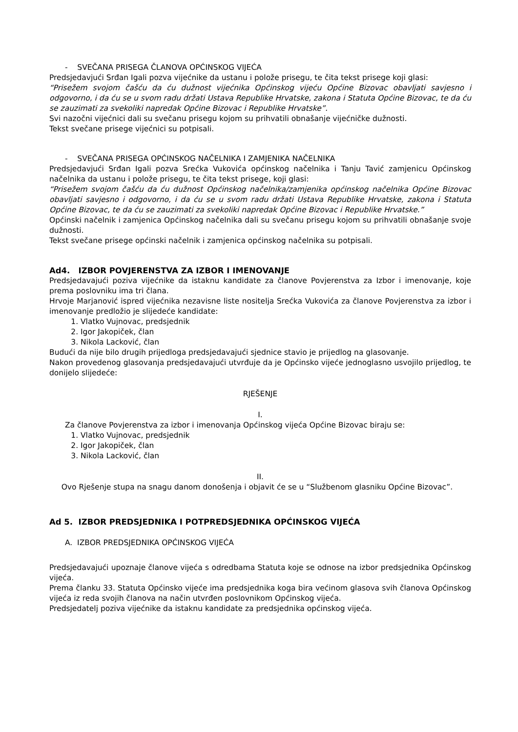- SVEČANA PRISEGA ČLANOVA OPĆINSKOG VIJEĆA
Predsjedavjući Srđan Igali pozva vijećnike da ustanu i polože prisegu, te čita tekst prisege koji glasi:
“Prisežem svojom čašću da ću dužnost vijećnika Općinskog vijeću Općine Bizovac obavljati savjesno i odgovorno, i da ću se u svom radu držati Ustava Republike Hrvatske, zakona i Statuta Općine Bizovac, te da ću se zauzimati za svekoliki napredak Općine Bizovac i Republike Hrvatske”.
Svi nazočni vijećnici dali su svečanu prisegu kojom su prihvatili obnašanje vijećničke dužnosti.
Tekst svečane prisege vijećnici su potpisali.
- SVEČANA PRISEGA OPĆINSKOG NAČELNIKA I ZAMJENIKA NAČELNIKA
Predsjedavjući Srđan Igali pozva Srećka Vukovića općinskog načelnika i Tanju Tavić zamjenicu Općinskog načelnika da ustanu i polože prisegu, te čita tekst prisege, koji glasi:
“Prisežem svojom čašću da ću dužnost Općinskog načelnika/zamjenika općinskog načelnika Općine Bizovac obavljati savjesno i odgovorno, i da ću se u svom radu držati Ustava Republike Hrvatske, zakona i Statuta Općine Bizovac, te da ću se zauzimati za svekoliki napredak Općine Bizovac i Republike Hrvatske.”
Općinski načelnik i zamjenica Općinskog načelnika dali su svečanu prisegu kojom su prihvatili obnašanje svoje dužnosti.
Tekst svečane prisege općinski načelnik i zamjenica općinskog načelnika su potpisali.
Ad4. IZBOR POVJERENSTVA ZA IZBOR I IMENOVANJE
Predsjedavajući poziva vijećnike da istaknu kandidate za članove Povjerenstva za Izbor i imenovanje, koje prema poslovniku ima tri člana.
Hrvoje Marjanović ispred vijećnika nezavisne liste nositelja Srećka Vukovića za članove Povjerenstva za izbor i imenovanje predložio je slijedeće kandidate:
1. Vlatko Vujnovac, predsjednik
2. Igor Jakopiček, član
3. Nikola Lacković, član
Budući da nije bilo drugih prijedloga predsjedavajući sjednice stavio je prijedlog na glasovanje.
Nakon provedenog glasovanja predsjedavajući utvrđuje da je Općinsko vijeće jednoglasno usvojilo prijedlog, te donijelo slijedeće:
RJEŠENJE
I.
Za članove Povjerenstva za izbor i imenovanja Općinskog vijeća Općine Bizovac biraju se:
1. Vlatko Vujnovac, predsjednik
2. Igor Jakopiček, član
3. Nikola Lacković, član
II.
Ovo Rješenje stupa na snagu danom donošenja i objavit će se u “Službenom glasniku Općine Bizovac”.
Ad 5. IZBOR PREDSJEDNIKA I POTPREDSJEDNIKA OPĆINSKOG VIJEĆA
A. IZBOR PREDSJEDNIKA OPĆINSKOG VIJEĆA
Predsjedavajući upoznaje članove vijeća s odredbama Statuta koje se odnose na izbor predsjednika Općinskog vijeća.
Prema članku 33. Statuta Općinsko vijeće ima predsjednika koga bira većinom glasova svih članova Općinskog vijeća iz reda svojih članova na način utvrđen poslovnikom Općinskog vijeća.
Predsjedatelj poziva vijećnike da istaknu kandidate za predsjednika općinskog vijeća.